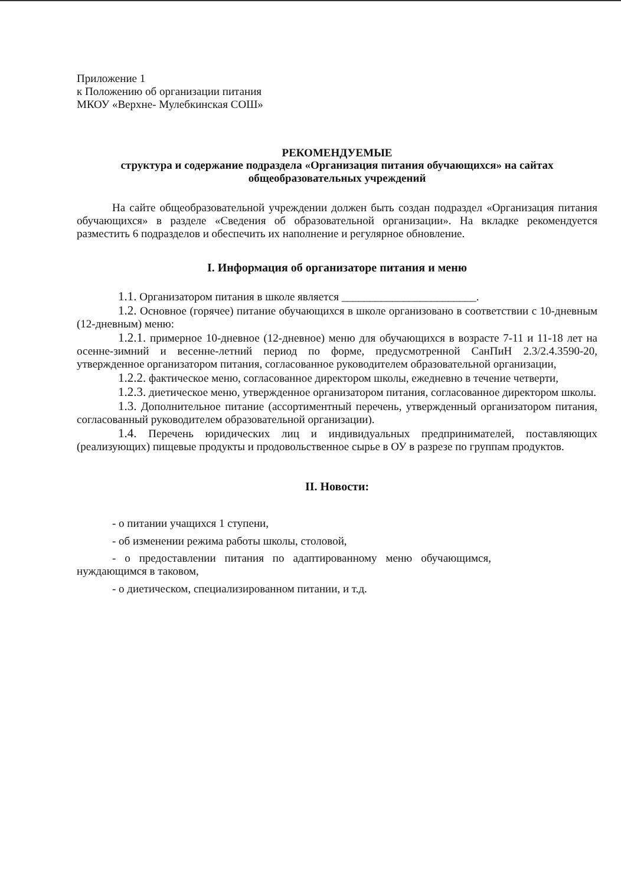Приложение 1
к Положению об организации питания
МКОУ «Верхне- Мулебкинская СОШ»
РЕКОМЕНДУЕМЫЕ
структура и содержание подраздела «Организация питания обучающихся» на сайтах общеобразовательных учреждений
На сайте общеобразовательной учреждении должен быть создан подраздел «Организация питания обучающихся» в разделе «Сведения об образовательной организации». На вкладке рекомендуется разместить 6 подразделов и обеспечить их наполнение и регулярное обновление.
I. Информация об организаторе питания и меню
1.1. Организатором питания в школе является ________________________.
1.2. Основное (горячее) питание обучающихся в школе организовано в соответствии с 10-дневным (12-дневным) меню:
1.2.1. примерное 10-дневное (12-дневное) меню для обучающихся в возрасте 7-11 и 11-18 лет на осенне-зимний и весенне-летний период по форме, предусмотренной СанПиН 2.3/2.4.3590-20, утвержденное организатором питания, согласованное руководителем образовательной организации,
1.2.2. фактическое меню, согласованное директором школы, ежедневно в течение четверти,
1.2.3. диетическое меню, утвержденное организатором питания, согласованное директором школы.
1.3. Дополнительное питание (ассортиментный перечень, утвержденный организатором питания, согласованный руководителем образовательной организации).
1.4. Перечень юридических лиц и индивидуальных предпринимателей, поставляющих (реализующих) пищевые продукты и продовольственное сырье в ОУ в разрезе по группам продуктов.
II. Новости:
- о питании учащихся 1 ступени,
- об изменении режима работы школы, столовой,
- о предоставлении питания по адаптированному меню обучающимся, нуждающимся в таковом,
- о диетическом, специализированном питании, и т.д.